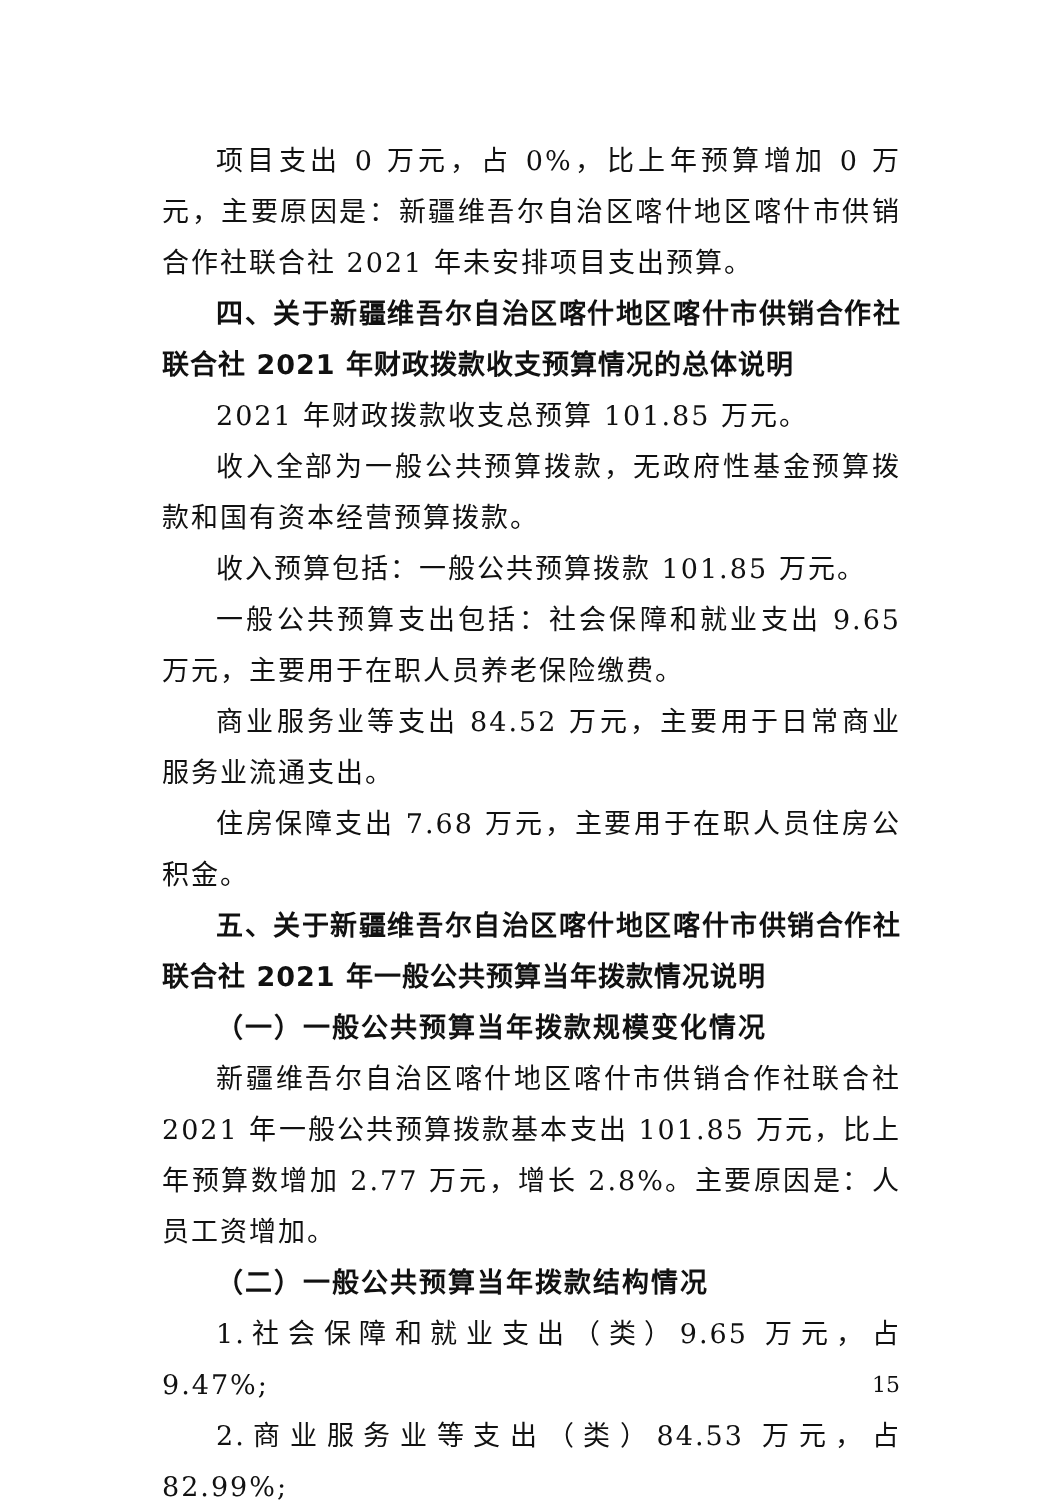项目支出 0 万元，占 0%，比上年预算增加 0 万元，主要原因是：新疆维吾尔自治区喀什地区喀什市供销合作社联合社 2021 年未安排项目支出预算。
四、关于新疆维吾尔自治区喀什地区喀什市供销合作社联合社 2021 年财政拨款收支预算情况的总体说明
2021 年财政拨款收支总预算 101.85 万元。
收入全部为一般公共预算拨款，无政府性基金预算拨款和国有资本经营预算拨款。
收入预算包括：一般公共预算拨款 101.85 万元。
一般公共预算支出包括：社会保障和就业支出 9.65 万元，主要用于在职人员养老保险缴费。
商业服务业等支出 84.52 万元，主要用于日常商业服务业流通支出。
住房保障支出 7.68 万元，主要用于在职人员住房公积金。
五、关于新疆维吾尔自治区喀什地区喀什市供销合作社联合社 2021 年一般公共预算当年拨款情况说明
（一）一般公共预算当年拨款规模变化情况
新疆维吾尔自治区喀什地区喀什市供销合作社联合社 2021 年一般公共预算拨款基本支出 101.85 万元，比上年预算数增加 2.77 万元，增长 2.8%。主要原因是：人员工资增加。
（二）一般公共预算当年拨款结构情况
1.社会保障和就业支出（类）9.65 万元，占 9.47%;
2.商业服务业等支出（类）84.53 万元，占 82.99%;
15